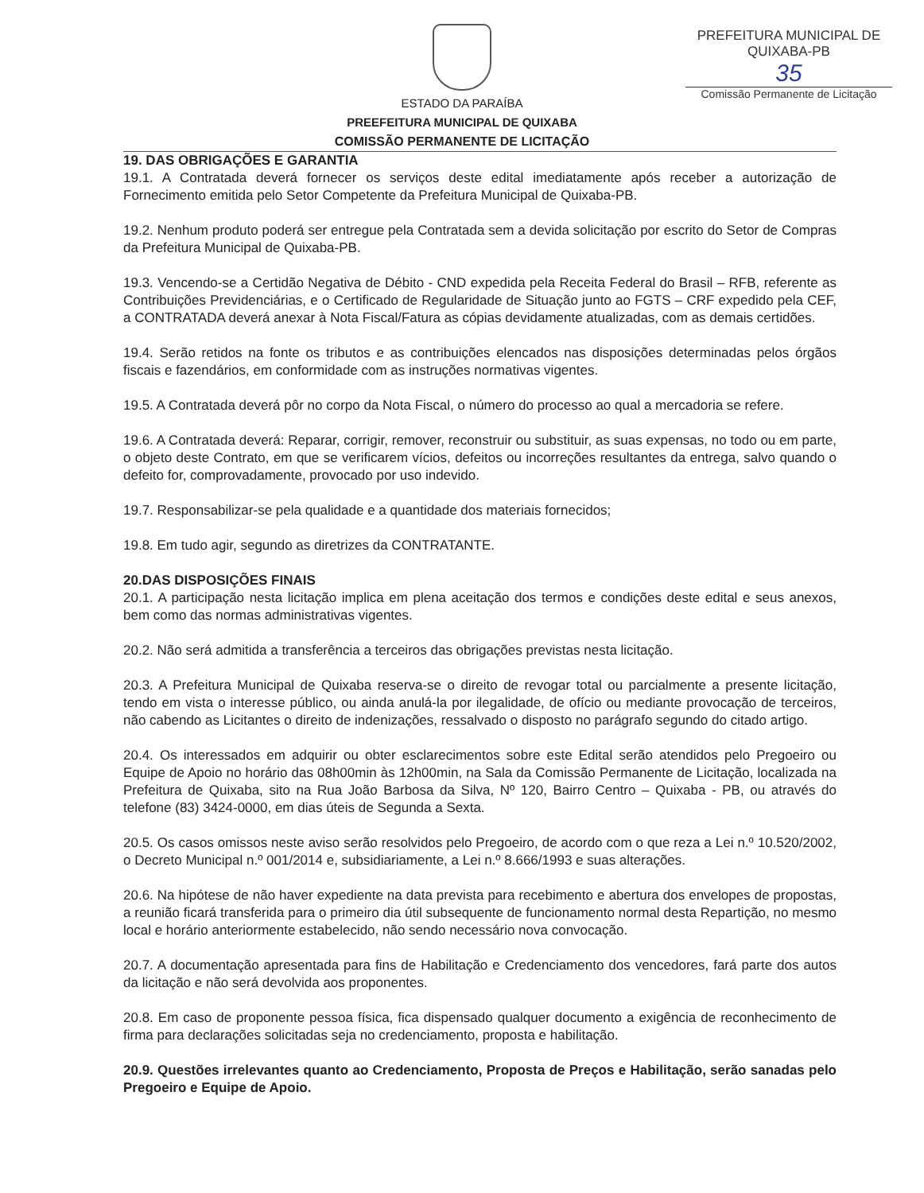PREFEITURA MUNICIPAL DE QUIXABA-PB
35
Comissão Permanente de Licitação
ESTADO DA PARAÍBA
PREEFEITURA MUNICIPAL DE QUIXABA
COMISSÃO PERMANENTE DE LICITAÇÃO
19. DAS OBRIGAÇÕES E GARANTIA
19.1. A Contratada deverá fornecer os serviços deste edital imediatamente após receber a autorização de Fornecimento emitida pelo Setor Competente da Prefeitura Municipal de Quixaba-PB.
19.2. Nenhum produto poderá ser entregue pela Contratada sem a devida solicitação por escrito do Setor de Compras da Prefeitura Municipal de Quixaba-PB.
19.3. Vencendo-se a Certidão Negativa de Débito - CND expedida pela Receita Federal do Brasil – RFB, referente as Contribuições Previdenciárias, e o Certificado de Regularidade de Situação junto ao FGTS – CRF expedido pela CEF, a CONTRATADA deverá anexar à Nota Fiscal/Fatura as cópias devidamente atualizadas, com as demais certidões.
19.4. Serão retidos na fonte os tributos e as contribuições elencados nas disposições determinadas pelos órgãos fiscais e fazendários, em conformidade com as instruções normativas vigentes.
19.5. A Contratada deverá pôr no corpo da Nota Fiscal, o número do processo ao qual a mercadoria se refere.
19.6. A Contratada deverá: Reparar, corrigir, remover, reconstruir ou substituir, as suas expensas, no todo ou em parte, o objeto deste Contrato, em que se verificarem vícios, defeitos ou incorreções resultantes da entrega, salvo quando o defeito for, comprovadamente, provocado por uso indevido.
19.7. Responsabilizar-se pela qualidade e a quantidade dos materiais fornecidos;
19.8. Em tudo agir, segundo as diretrizes da CONTRATANTE.
20.DAS DISPOSIÇÕES FINAIS
20.1. A participação nesta licitação implica em plena aceitação dos termos e condições deste edital e seus anexos, bem como das normas administrativas vigentes.
20.2. Não será admitida a transferência a terceiros das obrigações previstas nesta licitação.
20.3. A Prefeitura Municipal de Quixaba reserva-se o direito de revogar total ou parcialmente a presente licitação, tendo em vista o interesse público, ou ainda anulá-la por ilegalidade, de ofício ou mediante provocação de terceiros, não cabendo as Licitantes o direito de indenizações, ressalvado o disposto no parágrafo segundo do citado artigo.
20.4. Os interessados em adquirir ou obter esclarecimentos sobre este Edital serão atendidos pelo Pregoeiro ou Equipe de Apoio no horário das 08h00min às 12h00min, na Sala da Comissão Permanente de Licitação, localizada na Prefeitura de Quixaba, sito na Rua João Barbosa da Silva, Nº 120, Bairro Centro – Quixaba - PB, ou através do telefone (83) 3424-0000, em dias úteis de Segunda a Sexta.
20.5. Os casos omissos neste aviso serão resolvidos pelo Pregoeiro, de acordo com o que reza a Lei n.º 10.520/2002, o Decreto Municipal n.º 001/2014 e, subsidiariamente, a Lei n.º 8.666/1993 e suas alterações.
20.6. Na hipótese de não haver expediente na data prevista para recebimento e abertura dos envelopes de propostas, a reunião ficará transferida para o primeiro dia útil subsequente de funcionamento normal desta Repartição, no mesmo local e horário anteriormente estabelecido, não sendo necessário nova convocação.
20.7. A documentação apresentada para fins de Habilitação e Credenciamento dos vencedores, fará parte dos autos da licitação e não será devolvida aos proponentes.
20.8. Em caso de proponente pessoa física, fica dispensado qualquer documento a exigência de reconhecimento de firma para declarações solicitadas seja no credenciamento, proposta e habilitação.
20.9. Questões irrelevantes quanto ao Credenciamento, Proposta de Preços e Habilitação, serão sanadas pelo Pregoeiro e Equipe de Apoio.